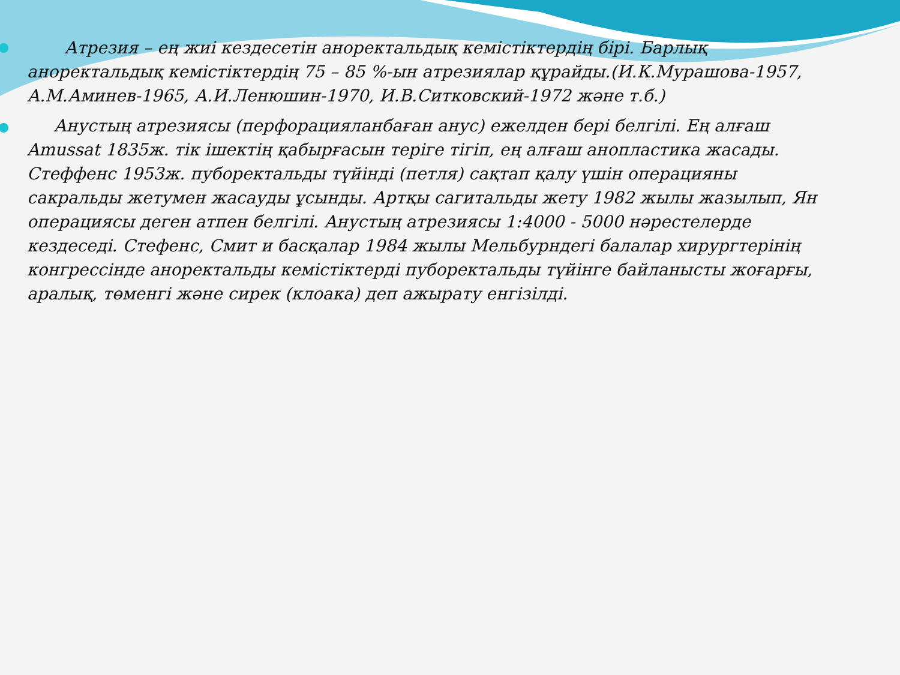Атрезия – ең жиі кездесетін аноректальдық кемістіктердің бірі. Барлық аноректальдық кемістіктердің 75 – 85 %-ын атрезиялар құрайды.(И.К.Мурашова-1957, А.М.Аминев-1965, А.И.Ленюшин-1970, И.В.Ситковский-1972 және т.б.)
Анустың атрезиясы (перфорацияланбаған анус) ежелден бері белгілі. Ең алғаш Amussat 1835ж. тік ішектің қабырғасын теріге тігіп, ең алғаш анопластика жасады. Стеффенс 1953ж. пуборектальды түйінді (петля) сақтап қалу үшін операцияны сакральды жетумен жасауды ұсынды. Артқы сагитальды жету 1982 жылы жазылып, Ян операциясы деген атпен белгілі. Анустың атрезиясы 1:4000 - 5000 нәрестелерде кездеседі. Стефенс, Смит и басқалар 1984 жылы Мельбурндегі балалар хирургтерінің конгрессінде аноректальды кемістіктерді пуборектальды түйінге байланысты жоғарғы, аралық, төменгі және сирек (клоака) деп ажырату енгізілді.